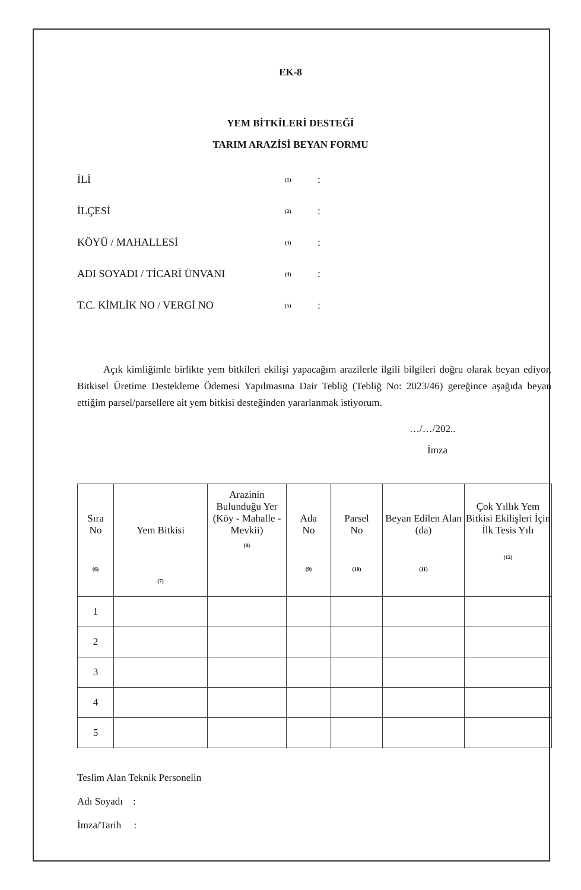EK-8
YEM BİTKİLERİ DESTEĞİ
TARIM ARAZİSİ BEYAN FORMU
İLİ (1):
İLÇESİ (2):
KÖYÜ / MAHALLESİ (3):
ADI SOYADI / TİCARİ ÜNVANI (4):
T.C. KİMLİK NO / VERGİ NO (5):
Açık kimliğimle birlikte yem bitkileri ekilişi yapacağım arazilerle ilgili bilgileri doğru olarak beyan ediyor, Bitkisel Üretime Destekleme Ödemesi Yapılmasına Dair Tebliğ (Tebliğ No: 2023/46) gereğince aşağıda beyan ettiğim parsel/parsellere ait yem bitkisi desteğinden yararlanmak istiyorum.
…/…/202..
İmza
| Sıra No (6) | Yem Bitkisi (7) | Arazinin Bulunduğu Yer (Köy - Mahalle - Mevkii) (8) | Ada No (9) | Parsel No (10) | Beyan Edilen Alan (da) (11) | Çok Yıllık Yem Bitkisi Ekilişleri İçin İlk Tesis Yılı (12) |
| --- | --- | --- | --- | --- | --- | --- |
| 1 | | | | | | |
| 2 | | | | | | |
| 3 | | | | | | |
| 4 | | | | | | |
| 5 | | | | | | |
Teslim Alan Teknik Personelin
Adı Soyadı :
İmza/Tarih :